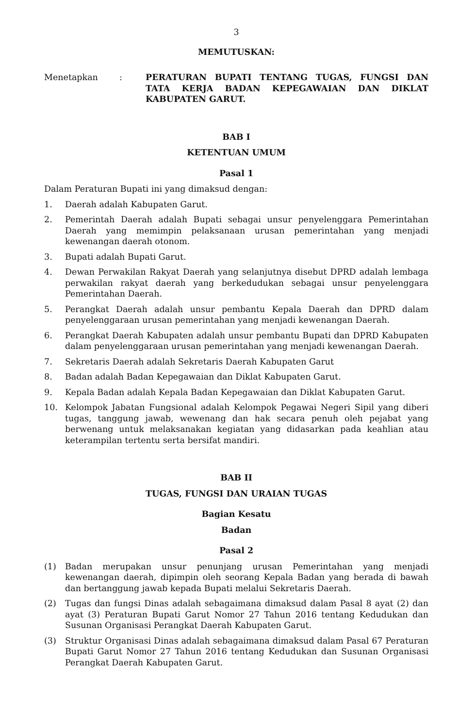3
MEMUTUSKAN:
Menetapkan : PERATURAN BUPATI TENTANG TUGAS, FUNGSI DAN TATA KERJA BADAN KEPEGAWAIAN DAN DIKLAT KABUPATEN GARUT.
BAB I
KETENTUAN UMUM
Pasal 1
Dalam Peraturan Bupati ini yang dimaksud dengan:
1. Daerah adalah Kabupaten Garut.
2. Pemerintah Daerah adalah Bupati sebagai unsur penyelenggara Pemerintahan Daerah yang memimpin pelaksanaan urusan pemerintahan yang menjadi kewenangan daerah otonom.
3. Bupati adalah Bupati Garut.
4. Dewan Perwakilan Rakyat Daerah yang selanjutnya disebut DPRD adalah lembaga perwakilan rakyat daerah yang berkedudukan sebagai unsur penyelenggara Pemerintahan Daerah.
5. Perangkat Daerah adalah unsur pembantu Kepala Daerah dan DPRD dalam penyelenggaraan urusan pemerintahan yang menjadi kewenangan Daerah.
6. Perangkat Daerah Kabupaten adalah unsur pembantu Bupati dan DPRD Kabupaten dalam penyelenggaraan urusan pemerintahan yang menjadi kewenangan Daerah.
7. Sekretaris Daerah adalah Sekretaris Daerah Kabupaten Garut
8. Badan adalah Badan Kepegawaian dan Diklat Kabupaten Garut.
9. Kepala Badan adalah Kepala Badan Kepegawaian dan Diklat Kabupaten Garut.
10. Kelompok Jabatan Fungsional adalah Kelompok Pegawai Negeri Sipil yang diberi tugas, tanggung jawab, wewenang dan hak secara penuh oleh pejabat yang berwenang untuk melaksanakan kegiatan yang didasarkan pada keahlian atau keterampilan tertentu serta bersifat mandiri.
BAB II
TUGAS, FUNGSI DAN URAIAN TUGAS
Bagian Kesatu
Badan
Pasal 2
(1) Badan merupakan unsur penunjang urusan Pemerintahan yang menjadi kewenangan daerah, dipimpin oleh seorang Kepala Badan yang berada di bawah dan bertanggung jawab kepada Bupati melalui Sekretaris Daerah.
(2) Tugas dan fungsi Dinas adalah sebagaimana dimaksud dalam Pasal 8 ayat (2) dan ayat (3) Peraturan Bupati Garut Nomor 27 Tahun 2016 tentang Kedudukan dan Susunan Organisasi Perangkat Daerah Kabupaten Garut.
(3) Struktur Organisasi Dinas adalah sebagaimana dimaksud dalam Pasal 67 Peraturan Bupati Garut Nomor 27 Tahun 2016 tentang Kedudukan dan Susunan Organisasi Perangkat Daerah Kabupaten Garut.